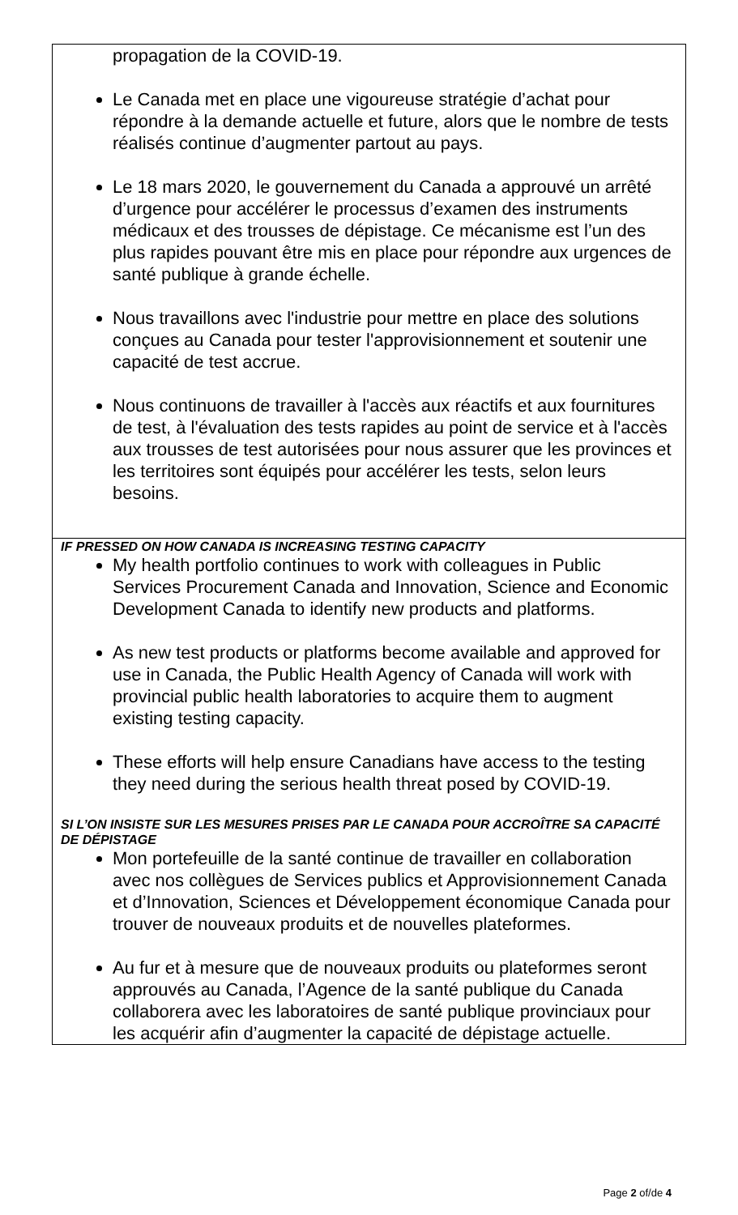propagation de la COVID-19.
Le Canada met en place une vigoureuse stratégie d’achat pour répondre à la demande actuelle et future, alors que le nombre de tests réalisés continue d’augmenter partout au pays.
Le 18 mars 2020, le gouvernement du Canada a approuvé un arrêté d’urgence pour accélérer le processus d’examen des instruments médicaux et des trousses de dépistage. Ce mécanisme est l’un des plus rapides pouvant être mis en place pour répondre aux urgences de santé publique à grande échelle.
Nous travaillons avec l'industrie pour mettre en place des solutions conçues au Canada pour tester l'approvisionnement et soutenir une capacité de test accrue.
Nous continuons de travailler à l'accès aux réactifs et aux fournitures de test, à l'évaluation des tests rapides au point de service et à l'accès aux trousses de test autorisées pour nous assurer que les provinces et les territoires sont équipés pour accélérer les tests, selon leurs besoins.
IF PRESSED ON HOW CANADA IS INCREASING TESTING CAPACITY
My health portfolio continues to work with colleagues in Public Services Procurement Canada and Innovation, Science and Economic Development Canada to identify new products and platforms.
As new test products or platforms become available and approved for use in Canada, the Public Health Agency of Canada will work with provincial public health laboratories to acquire them to augment existing testing capacity.
These efforts will help ensure Canadians have access to the testing they need during the serious health threat posed by COVID-19.
SI L’ON INSISTE SUR LES MESURES PRISES PAR LE CANADA POUR ACCROÎTRE SA CAPACITÉ DE DÉPISTAGE
Mon portefeuille de la santé continue de travailler en collaboration avec nos collègues de Services publics et Approvisionnement Canada et d’Innovation, Sciences et Développement économique Canada pour trouver de nouveaux produits et de nouvelles plateformes.
Au fur et à mesure que de nouveaux produits ou plateformes seront approuvés au Canada, l’Agence de la santé publique du Canada collaborera avec les laboratoires de santé publique provinciaux pour les acquérir afin d’augmenter la capacité de dépistage actuelle.
Page 2 of/de 4